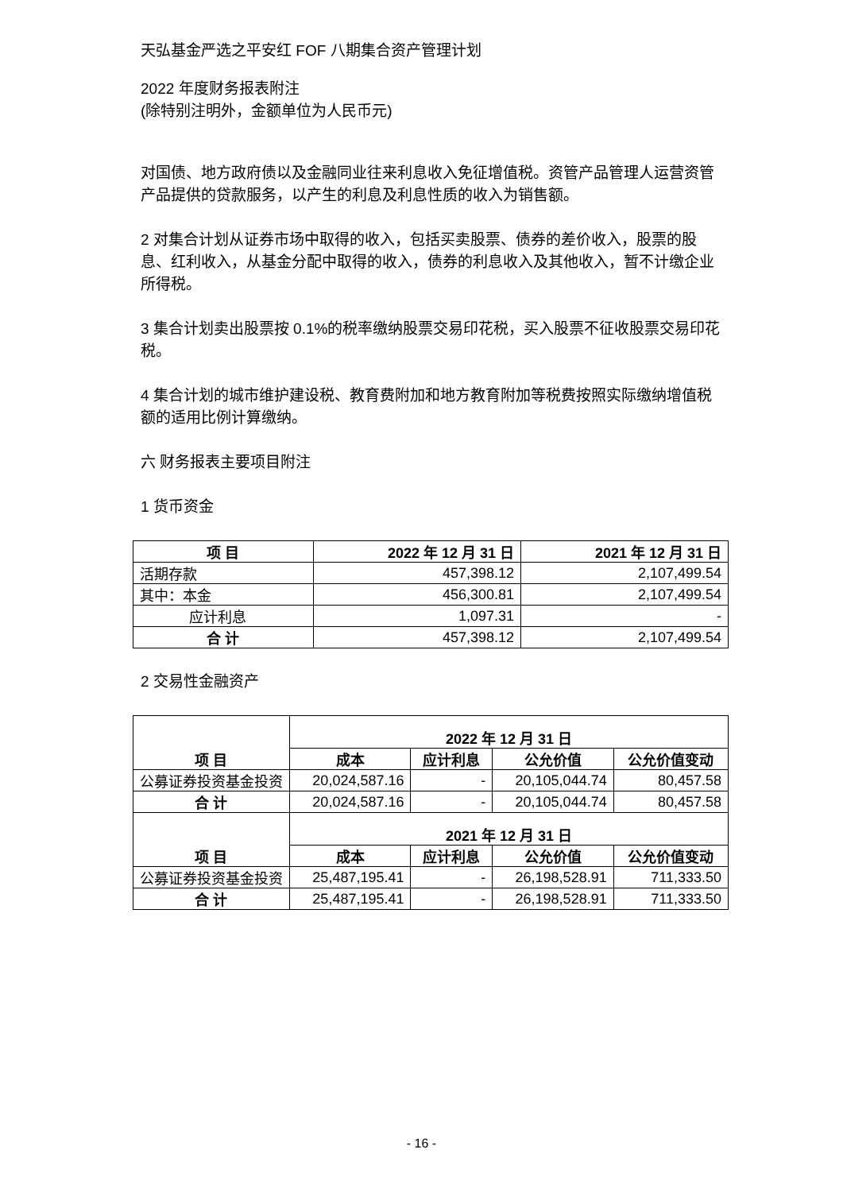天弘基金严选之平安红 FOF 八期集合资产管理计划
2022 年度财务报表附注
(除特别注明外，金额单位为人民币元)
对国债、地方政府债以及金融同业往来利息收入免征增值税。资管产品管理人运营资管产品提供的贷款服务，以产生的利息及利息性质的收入为销售额。
2 对集合计划从证券市场中取得的收入，包括买卖股票、债券的差价收入，股票的股息、红利收入，从基金分配中取得的收入，债券的利息收入及其他收入，暂不计缴企业所得税。
3 集合计划卖出股票按 0.1%的税率缴纳股票交易印花税，买入股票不征收股票交易印花税。
4 集合计划的城市维护建设税、教育费附加和地方教育附加等税费按照实际缴纳增值税额的适用比例计算缴纳。
六 财务报表主要项目附注
1 货币资金
| 项 目 | 2022 年 12 月 31 日 | 2021 年 12 月 31 日 |
| --- | --- | --- |
| 活期存款 | 457,398.12 | 2,107,499.54 |
| 其中：本金 | 456,300.81 | 2,107,499.54 |
| 应计利息 | 1,097.31 | - |
| 合 计 | 457,398.12 | 2,107,499.54 |
2 交易性金融资产
| 项 目 | 2022 年 12 月 31 日 | | | |
| --- | --- | --- | --- | --- |
| | 成本 | 应计利息 | 公允价值 | 公允价值变动 |
| 公募证券投资基金投资 | 20,024,587.16 | - | 20,105,044.74 | 80,457.58 |
| 合 计 | 20,024,587.16 | - | 20,105,044.74 | 80,457.58 |
| 项 目 | 2021 年 12 月 31 日 | | | |
| | 成本 | 应计利息 | 公允价值 | 公允价值变动 |
| 公募证券投资基金投资 | 25,487,195.41 | - | 26,198,528.91 | 711,333.50 |
| 合 计 | 25,487,195.41 | - | 26,198,528.91 | 711,333.50 |
- 16 -